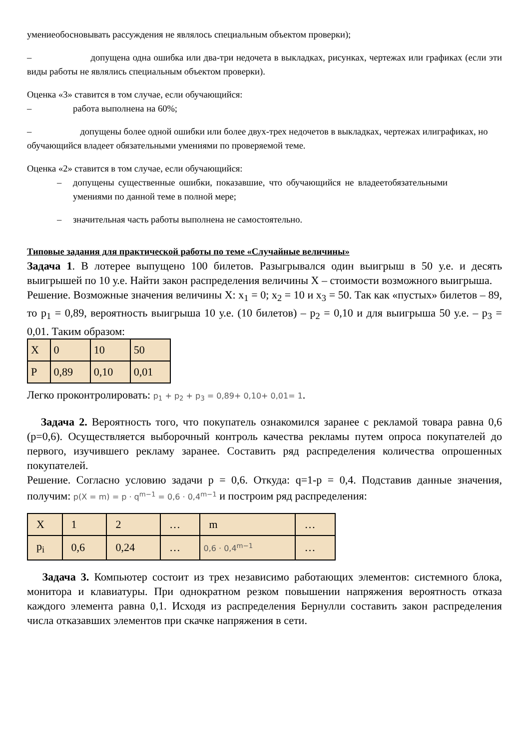умениеобосновывать рассуждения не являлось специальным объектом проверки);
– допущена одна ошибка или два-три недочета в выкладках, рисунках, чертежах или графиках (если эти виды работы не являлись специальным объектом проверки).
Оценка «3» ставится в том случае, если обучающийся:
– работа выполнена на 60%;
– допущены более одной ошибки или более двух-трех недочетов в выкладках, чертежах илиграфиках, но обучающийся владеет обязательными умениями по проверяемой теме.
Оценка «2» ставится в том случае, если обучающийся:
– допущены существенные ошибки, показавшие, что обучающийся не владеетобязательными умениями по данной теме в полной мере;
– значительная часть работы выполнена не самостоятельно.
Типовые задания для практической работы по теме «Случайные величины»
Задача 1. В лотерее выпущено 100 билетов. Разыгрывался один выигрыш в 50 у.е. и десять выигрышей по 10 у.е. Найти закон распределения величины Х – стоимости возможного выигрыша.
Решение. Возможные значения величины Х: x<sub>1</sub> = 0; x<sub>2</sub> = 10 и x<sub>3</sub> = 50. Так как «пустых» билетов – 89, то p<sub>1</sub> = 0,89, вероятность выигрыша 10 у.е. (10 билетов) – p<sub>2</sub> = 0,10 и для выигрыша 50 у.е. – p<sub>3</sub> = 0,01. Таким образом:
| X | 0 | 10 | 50 |
| P | 0,89 | 0,10 | 0,01 |
Легко проконтролировать: p<sub>1</sub> + p<sub>2</sub> + p<sub>3</sub> = 0,89+ 0,10+ 0,01= 1.
Задача 2. Вероятность того, что покупатель ознакомился заранее с рекламой товара равна 0,6 (р=0,6). Осуществляется выборочный контроль качества рекламы путем опроса покупателей до первого, изучившего рекламу заранее. Составить ряд распределения количества опрошенных покупателей.
Решение. Согласно условию задачи р = 0,6. Откуда: q=1-p = 0,4. Подставив данные значения, получим: p(X = m) = p · q<sup>m−1</sup> = 0,6 · 0,4<sup>m−1</sup> и построим ряд распределения:
| X | 1 | 2 | … | m | … |
| p<sub>i</sub> | 0,6 | 0,24 | … | 0,6 · 0,4<sup>m−1</sup> | … |
Задача 3. Компьютер состоит из трех независимо работающих элементов: системного блока, монитора и клавиатуры. При однократном резком повышении напряжения вероятность отказа каждого элемента равна 0,1. Исходя из распределения Бернулли составить закон распределения числа отказавших элементов при скачке напряжения в сети.